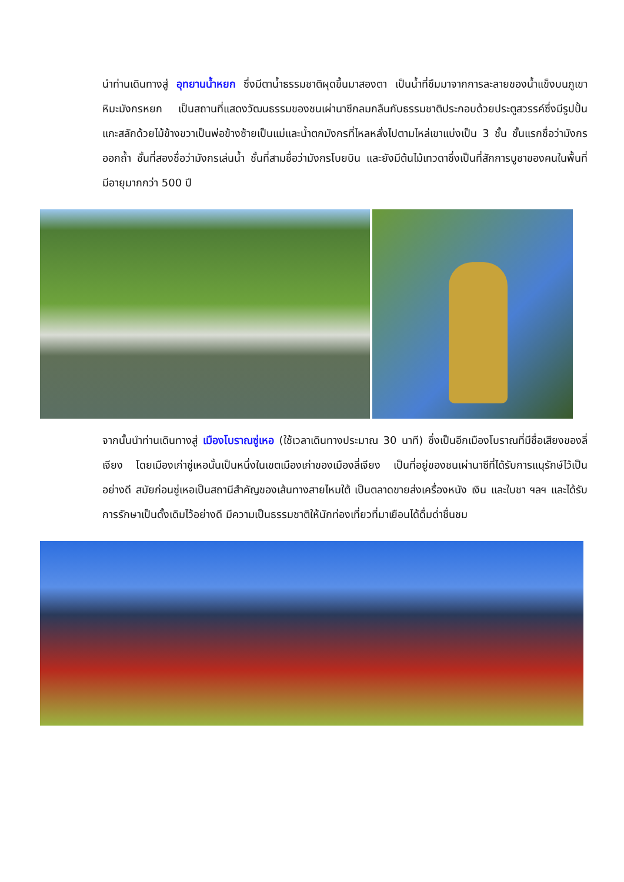นำท่านเดินทางสู่ อุทยานน้ำหยก ซึ่งมีตาน้ำธรรมชาติผุดขึ้นมาสองตา เป็นน้ำที่ซึมมาจากการละลายของน้ำแข็งบนภูเขาหิมะมังกรหยก เป็นสถานที่แสดงวัฒนธรรมของชนเผ่านาซีกลมกลืนกับธรรมชาติประกอบด้วยประตูสวรรค์ซึ่งมีรูปปั้นแกะสลักด้วยไม้ข้างขวาเป็นพ่อข้างซ้ายเป็นแม่และน้ำตกมังกรที่ไหลหลั่งไปตามไหล่เขาแบ่งเป็น 3 ชั้น ชั้นแรกชื่อว่ามังกรออกถ้ำ ชั้นที่สองชื่อว่ามังกรเล่นน้ำ ชั้นที่สามชื่อว่ามังกรโบยบิน และยังมีต้นไม้เทวดาซึ่งเป็นที่สักการบูชาของคนในพื้นที่มีอายุมากกว่า 500 ปี
จากนั้นนำท่านเดินทางสู่ เมืองโบราณซู่เหอ (ใช้เวลาเดินทางประมาณ 30 นาที) ซึ่งเป็นอีกเมืองโบราณที่มีชื่อเสียงของลี่เจียง โดยเมืองเก่าซู่เหอนั้นเป็นหนึ่งในเขตเมืองเก่าของเมืองลี่เจียง เป็นที่อยู่ของชนเผ่านาซีที่ได้รับการแนุรักษ์ไว้เป็นอย่างดี สมัยก่อนซู่เหอเป็นสถานีสำคัญของเส้นทางสายไหมใต้ เป็นตลาดขายส่งเครื่องหนัง เงิน และใบชา ฯลฯ และได้รับการรักษาเป็นดั้งเดิมไว้อย่างดี มีความเป็นธรรมชาติให้นักท่องเที่ยวที่มาเยือนได้ดื่มด่ำชื่นชม